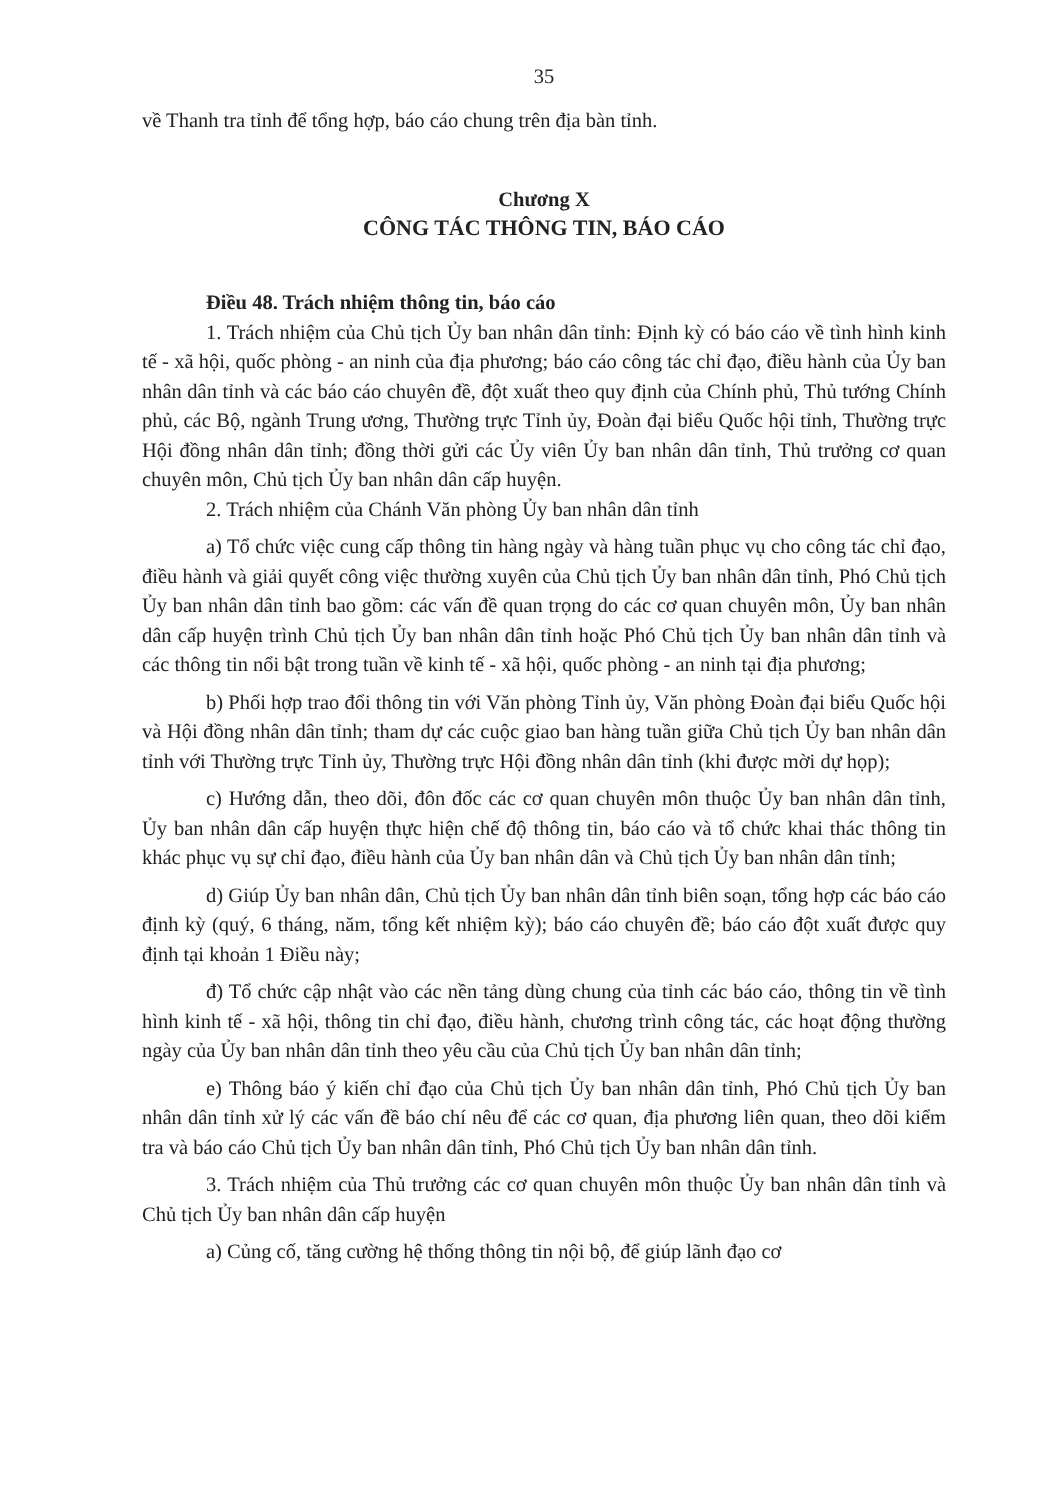35
về Thanh tra tỉnh để tổng hợp, báo cáo chung trên địa bàn tỉnh.
Chương X
CÔNG TÁC THÔNG TIN, BÁO CÁO
Điều 48. Trách nhiệm thông tin, báo cáo
1. Trách nhiệm của Chủ tịch Ủy ban nhân dân tỉnh: Định kỳ có báo cáo về tình hình kinh tế - xã hội, quốc phòng - an ninh của địa phương; báo cáo công tác chỉ đạo, điều hành của Ủy ban nhân dân tỉnh và các báo cáo chuyên đề, đột xuất theo quy định của Chính phủ, Thủ tướng Chính phủ, các Bộ, ngành Trung ương, Thường trực Tỉnh ủy, Đoàn đại biểu Quốc hội tỉnh, Thường trực Hội đồng nhân dân tỉnh; đồng thời gửi các Ủy viên Ủy ban nhân dân tỉnh, Thủ trưởng cơ quan chuyên môn, Chủ tịch Ủy ban nhân dân cấp huyện.
2. Trách nhiệm của Chánh Văn phòng Ủy ban nhân dân tỉnh
a) Tổ chức việc cung cấp thông tin hàng ngày và hàng tuần phục vụ cho công tác chỉ đạo, điều hành và giải quyết công việc thường xuyên của Chủ tịch Ủy ban nhân dân tỉnh, Phó Chủ tịch Ủy ban nhân dân tỉnh bao gồm: các vấn đề quan trọng do các cơ quan chuyên môn, Ủy ban nhân dân cấp huyện trình Chủ tịch Ủy ban nhân dân tỉnh hoặc Phó Chủ tịch Ủy ban nhân dân tỉnh và các thông tin nổi bật trong tuần về kinh tế - xã hội, quốc phòng - an ninh tại địa phương;
b) Phối hợp trao đổi thông tin với Văn phòng Tỉnh ủy, Văn phòng Đoàn đại biểu Quốc hội và Hội đồng nhân dân tỉnh; tham dự các cuộc giao ban hàng tuần giữa Chủ tịch Ủy ban nhân dân tỉnh với Thường trực Tỉnh ủy, Thường trực Hội đồng nhân dân tỉnh (khi được mời dự họp);
c) Hướng dẫn, theo dõi, đôn đốc các cơ quan chuyên môn thuộc Ủy ban nhân dân tỉnh, Ủy ban nhân dân cấp huyện thực hiện chế độ thông tin, báo cáo và tổ chức khai thác thông tin khác phục vụ sự chỉ đạo, điều hành của Ủy ban nhân dân và Chủ tịch Ủy ban nhân dân tỉnh;
d) Giúp Ủy ban nhân dân, Chủ tịch Ủy ban nhân dân tỉnh biên soạn, tổng hợp các báo cáo định kỳ (quý, 6 tháng, năm, tổng kết nhiệm kỳ); báo cáo chuyên đề; báo cáo đột xuất được quy định tại khoản 1 Điều này;
đ) Tổ chức cập nhật vào các nền tảng dùng chung của tỉnh các báo cáo, thông tin về tình hình kinh tế - xã hội, thông tin chỉ đạo, điều hành, chương trình công tác, các hoạt động thường ngày của Ủy ban nhân dân tỉnh theo yêu cầu của Chủ tịch Ủy ban nhân dân tỉnh;
e) Thông báo ý kiến chỉ đạo của Chủ tịch Ủy ban nhân dân tỉnh, Phó Chủ tịch Ủy ban nhân dân tỉnh xử lý các vấn đề báo chí nêu để các cơ quan, địa phương liên quan, theo dõi kiểm tra và báo cáo Chủ tịch Ủy ban nhân dân tỉnh, Phó Chủ tịch Ủy ban nhân dân tỉnh.
3. Trách nhiệm của Thủ trưởng các cơ quan chuyên môn thuộc Ủy ban nhân dân tỉnh và Chủ tịch Ủy ban nhân dân cấp huyện
a) Củng cố, tăng cường hệ thống thông tin nội bộ, để giúp lãnh đạo cơ